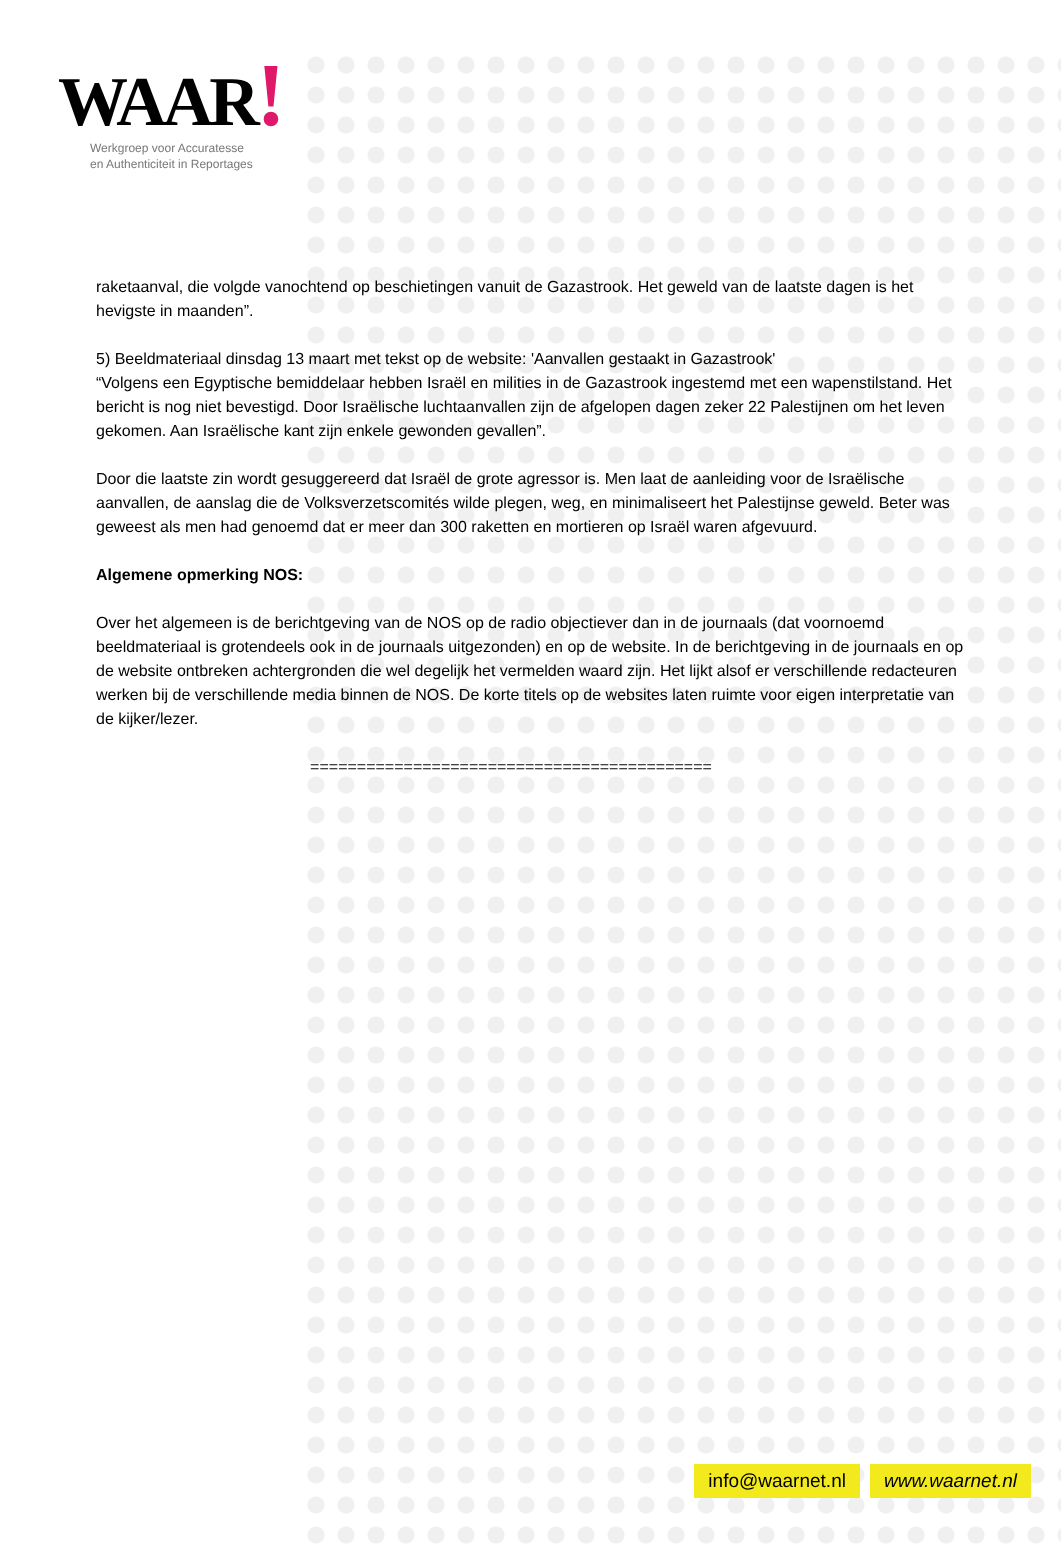WAAR!
Werkgroep voor Accuratesse
en Authenticiteit in Reportages
raketaanval, die volgde vanochtend op beschietingen vanuit de Gazastrook. Het geweld van de laatste dagen is het hevigste in maanden”.
5) Beeldmateriaal dinsdag 13 maart met tekst op de website: 'Aanvallen gestaakt in Gazastrook'
“Volgens een Egyptische bemiddelaar hebben Israël en milities in de Gazastrook ingestemd met een wapenstilstand. Het bericht is nog niet bevestigd. Door Israëlische luchtaanvallen zijn de afgelopen dagen zeker 22 Palestijnen om het leven gekomen. Aan Israëlische kant zijn enkele gewonden gevallen”.
Door die laatste zin wordt gesuggereerd dat Israël de grote agressor is. Men laat de aanleiding voor de Israëlische aanvallen, de aanslag die de Volksverzetscomités wilde plegen, weg, en minimaliseert het Palestijnse geweld. Beter was geweest als men had genoemd dat er meer dan 300 raketten en mortieren op Israël waren afgevuurd.
Algemene opmerking NOS:
Over het algemeen is de berichtgeving van de NOS op de radio objectiever dan in de journaals (dat voornoemd beeldmateriaal is grotendeels ook in de journaals uitgezonden) en op de website. In de berichtgeving in de journaals en op de website ontbreken achtergronden die wel degelijk het vermelden waard zijn. Het lijkt alsof er verschillende redacteuren werken bij de verschillende media binnen de NOS. De korte titels op de websites laten ruimte voor eigen interpretatie van de kijker/lezer.
===========================================
info@waarnet.nl www.waarnet.nl